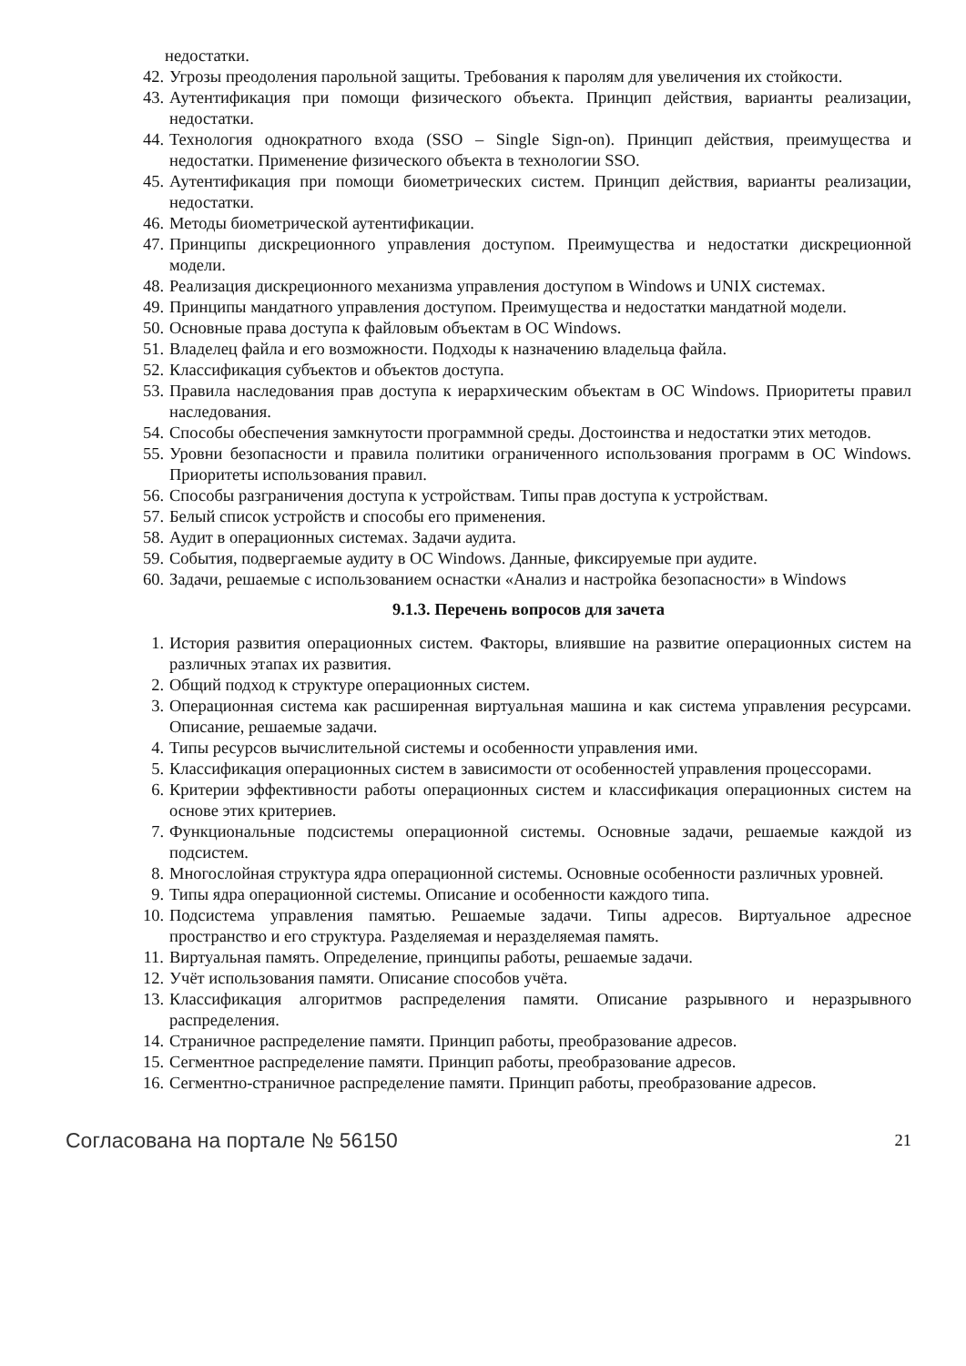недостатки.
42. Угрозы преодоления парольной защиты. Требования к паролям для увеличения их стойкости.
43. Аутентификация при помощи физического объекта. Принцип действия, варианты реализации, недостатки.
44. Технология однократного входа (SSO – Single Sign-on). Принцип действия, преимущества и недостатки. Применение физического объекта в технологии SSO.
45. Аутентификация при помощи биометрических систем. Принцип действия, варианты реализации, недостатки.
46. Методы биометрической аутентификации.
47. Принципы дискреционного управления доступом. Преимущества и недостатки дискреционной модели.
48. Реализация дискреционного механизма управления доступом в Windows и UNIX системах.
49. Принципы мандатного управления доступом. Преимущества и недостатки мандатной модели.
50. Основные права доступа к файловым объектам в ОС Windows.
51. Владелец файла и его возможности. Подходы к назначению владельца файла.
52. Классификация субъектов и объектов доступа.
53. Правила наследования прав доступа к иерархическим объектам в ОС Windows. Приоритеты правил наследования.
54. Способы обеспечения замкнутости программной среды. Достоинства и недостатки этих методов.
55. Уровни безопасности и правила политики ограниченного использования программ в ОС Windows. Приоритеты использования правил.
56. Способы разграничения доступа к устройствам. Типы прав доступа к устройствам.
57. Белый список устройств и способы его применения.
58. Аудит в операционных системах. Задачи аудита.
59. События, подвергаемые аудиту в ОС Windows. Данные, фиксируемые при аудите.
60. Задачи, решаемые с использованием оснастки «Анализ и настройка безопасности» в Windows
9.1.3. Перечень вопросов для зачета
1. История развития операционных систем. Факторы, влиявшие на развитие операционных систем на различных этапах их развития.
2. Общий подход к структуре операционных систем.
3. Операционная система как расширенная виртуальная машина и как система управления ресурсами. Описание, решаемые задачи.
4. Типы ресурсов вычислительной системы и особенности управления ими.
5. Классификация операционных систем в зависимости от особенностей управления процессорами.
6. Критерии эффективности работы операционных систем и классификация операционных систем на основе этих критериев.
7. Функциональные подсистемы операционной системы. Основные задачи, решаемые каждой из подсистем.
8. Многослойная структура ядра операционной системы. Основные особенности различных уровней.
9. Типы ядра операционной системы. Описание и особенности каждого типа.
10. Подсистема управления памятью. Решаемые задачи. Типы адресов. Виртуальное адресное пространство и его структура. Разделяемая и неразделяемая память.
11. Виртуальная память. Определение, принципы работы, решаемые задачи.
12. Учёт использования памяти. Описание способов учёта.
13. Классификация алгоритмов распределения памяти. Описание разрывного и неразрывного распределения.
14. Страничное распределение памяти. Принцип работы, преобразование адресов.
15. Сегментное распределение памяти. Принцип работы, преобразование адресов.
16. Сегментно-страничное распределение памяти. Принцип работы, преобразование адресов.
Согласована на портале № 56150 21